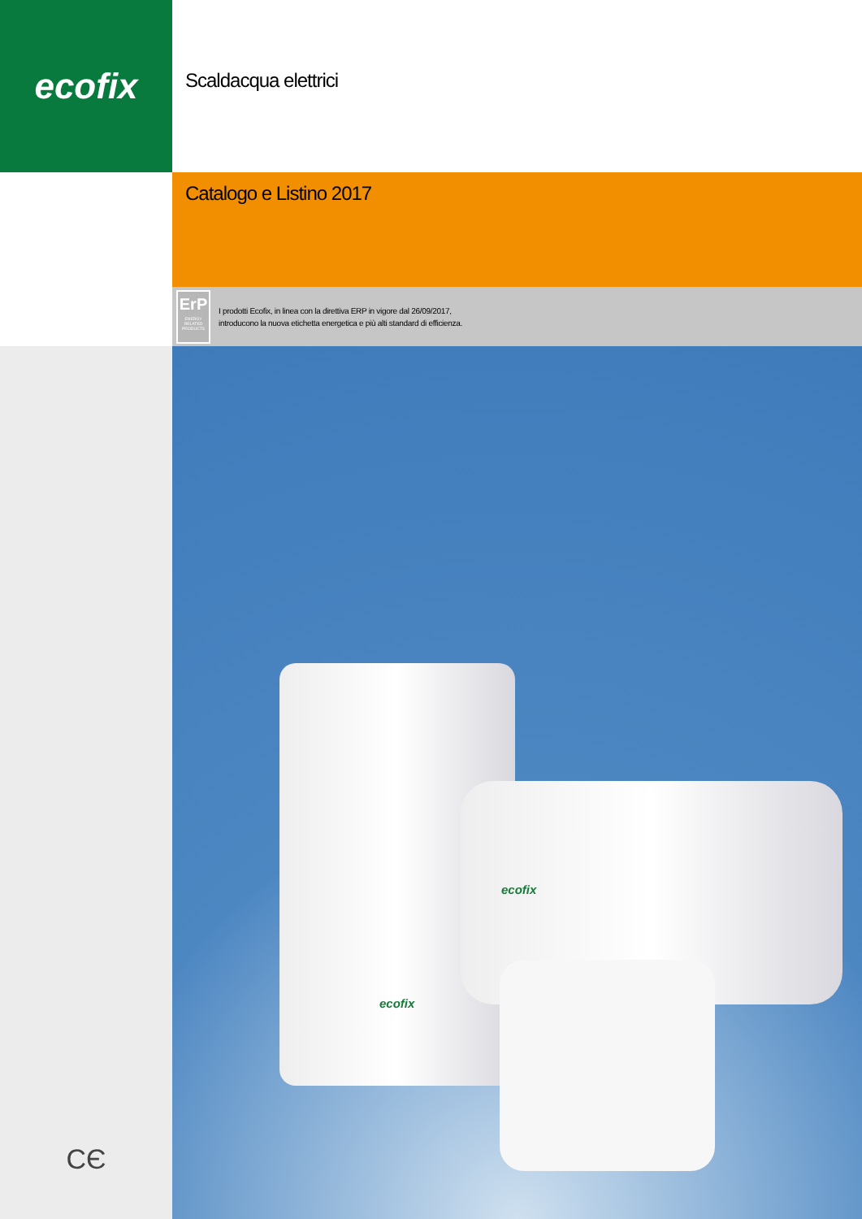ecofix
Scaldacqua elettrici
Catalogo e Listino 2017
ErP
ENERGY RELATED PRODUCTS
I prodotti Ecofix, in linea con la direttiva ERP in vigore dal 26/09/2017,
introducono la nuova etichetta energetica e più alti standard di efficienza.
CЄ
ecofix
ecofix